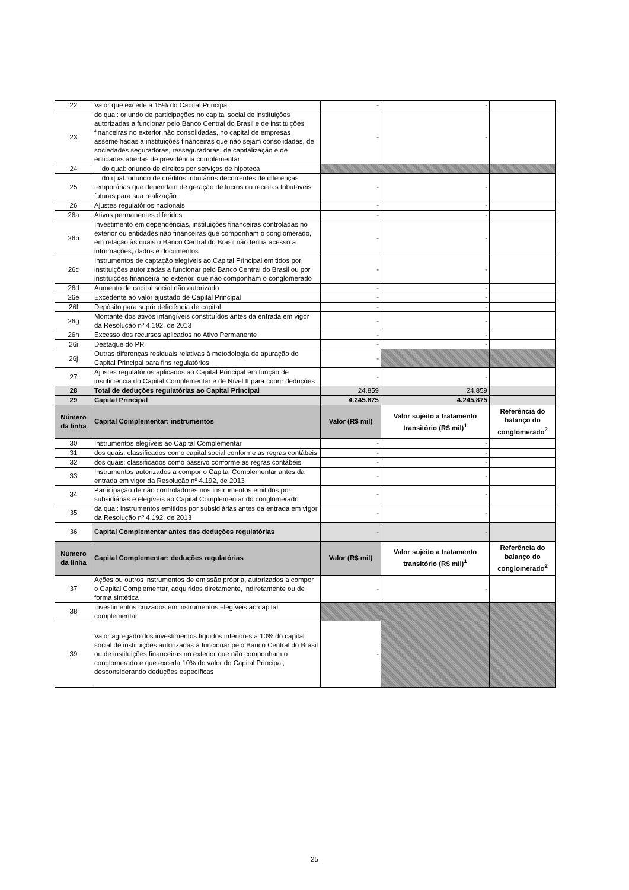| 22 | Valor que excede a 15% do Capital Principal | - | - | |
| 23 | do qual: oriundo de participações no capital social de instituições autorizadas a funcionar pelo Banco Central do Brasil e de instituições financeiras no exterior não consolidadas, no capital de empresas assemelhadas a instituições financeiras que não sejam consolidadas, de sociedades seguradoras, resseguradoras, de capitalização e de entidades abertas de previdência complementar | - | - | |
| 24 | do qual: oriundo de direitos por serviços de hipoteca | | | |
| 25 | do qual: oriundo de créditos tributários decorrentes de diferenças temporárias que dependam de geração de lucros ou receitas tributáveis futuras para sua realização | - | - | |
| 26 | Ajustes regulatórios nacionais | - | - | |
| 26a | Ativos permanentes diferidos | - | - | |
| 26b | Investimento em dependências, instituições financeiras controladas no exterior ou entidades não financeiras que componham o conglomerado, em relação às quais o Banco Central do Brasil não tenha acesso a informações, dados e documentos | - | - | |
| 26c | Instrumentos de captação elegíveis ao Capital Principal emitidos por instituições autorizadas a funcionar pelo Banco Central do Brasil ou por instituições financeira no exterior, que não componham o conglomerado | - | - | |
| 26d | Aumento de capital social não autorizado | - | - | |
| 26e | Excedente ao valor ajustado de Capital Principal | - | - | |
| 26f | Depósito para suprir deficiência de capital | - | - | |
| 26g | Montante dos ativos intangíveis constituídos antes da entrada em vigor da Resolução nº 4.192, de 2013 | - | - | |
| 26h | Excesso dos recursos aplicados no Ativo Permanente | - | - | |
| 26i | Destaque do PR | - | - | |
| 26j | Outras diferenças residuais relativas à metodologia de apuração do Capital Principal para fins regulatórios | - | | |
| 27 | Ajustes regulatórios aplicados ao Capital Principal em função de insuficiência do Capital Complementar e de Nível II para cobrir deduções | - | - | |
| 28 | Total de deduções regulatórias ao Capital Principal | 24.859 | 24.859 | |
| 29 | Capital Principal | 4.245.875 | 4.245.875 | |
| Número da linha | Capital Complementar: instrumentos | Valor (R$ mil) | Valor sujeito a tratamento transitório (R$ mil)<sup>1</sup> | Referência do balanço do conglomerado<sup>2</sup> |
| 30 | Instrumentos elegíveis ao Capital Complementar | - | - | |
| 31 | dos quais: classificados como capital social conforme as regras contábeis | - | - | |
| 32 | dos quais: classificados como passivo conforme as regras contábeis | - | - | |
| 33 | Instrumentos autorizados a compor o Capital Complementar antes da entrada em vigor da Resolução nº 4.192, de 2013 | - | - | |
| 34 | Participação de não controladores nos instrumentos emitidos por subsidiárias e elegíveis ao Capital Complementar do conglomerado | - | - | |
| 35 | da qual: instrumentos emitidos por subsidiárias antes da entrada em vigor da Resolução nº 4.192, de 2013 | - | - | |
| 36 | Capital Complementar antes das deduções regulatórias | - | - | |
| Número da linha | Capital Complementar: deduções regulatórias | Valor (R$ mil) | Valor sujeito a tratamento transitório (R$ mil)<sup>1</sup> | Referência do balanço do conglomerado<sup>2</sup> |
| 37 | Ações ou outros instrumentos de emissão própria, autorizados a compor o Capital Complementar, adquiridos diretamente, indiretamente ou de forma sintética | - | - | |
| 38 | Investimentos cruzados em instrumentos elegíveis ao capital complementar | | | |
| 39 | Valor agregado dos investimentos líquidos inferiores a 10% do capital social de instituições autorizadas a funcionar pelo Banco Central do Brasil ou de instituições financeiras no exterior que não componham o conglomerado e que exceda 10% do valor do Capital Principal, desconsiderando deduções específicas | - | | |
25